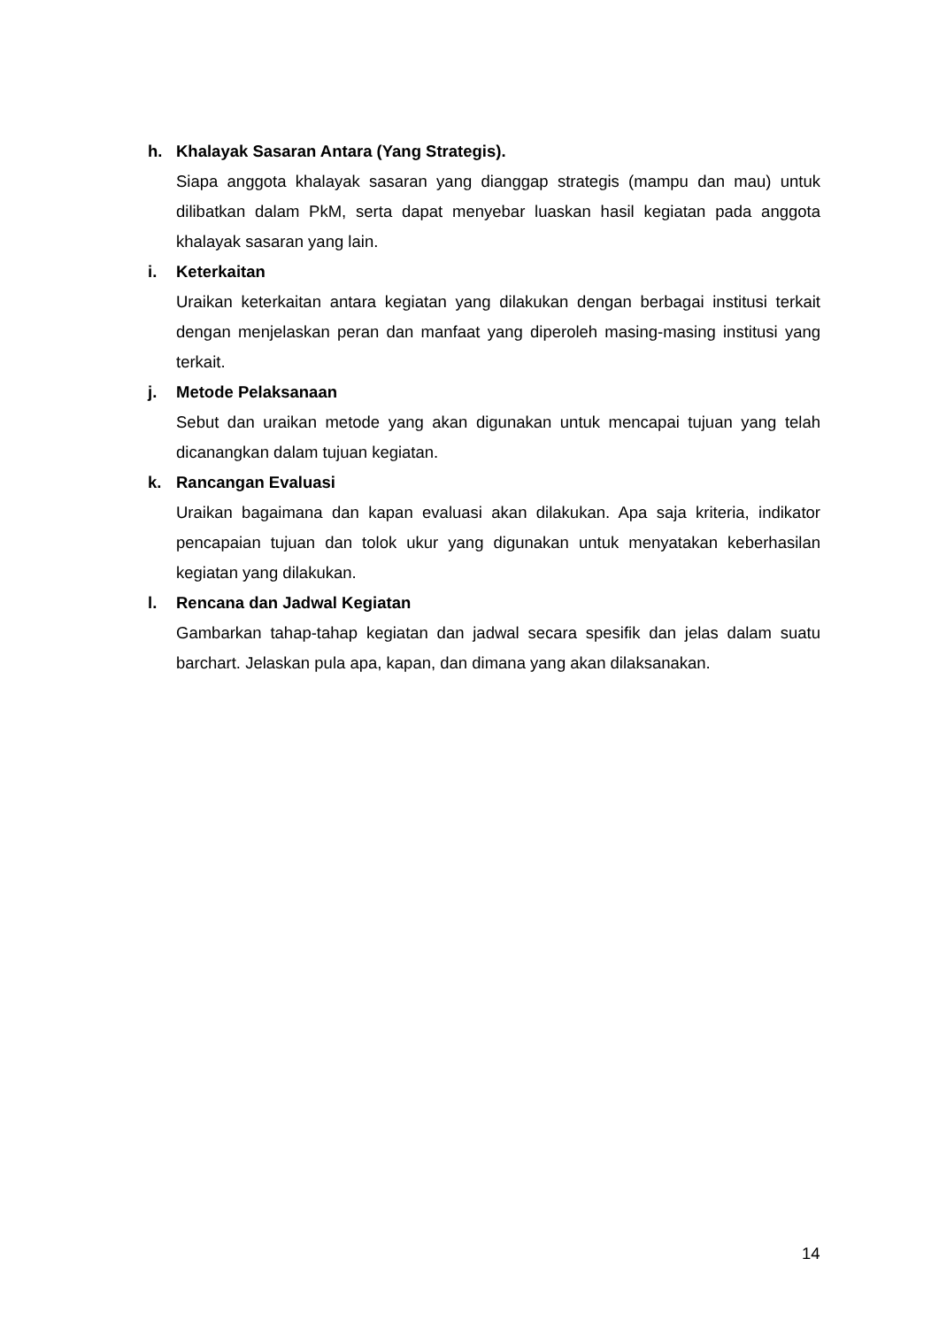h. Khalayak Sasaran Antara (Yang Strategis).
Siapa anggota khalayak sasaran yang dianggap strategis (mampu dan mau) untuk dilibatkan dalam PkM, serta dapat menyebar luaskan hasil kegiatan pada anggota khalayak sasaran yang lain.
i. Keterkaitan
Uraikan keterkaitan antara kegiatan yang dilakukan dengan berbagai institusi terkait dengan menjelaskan peran dan manfaat yang diperoleh masing-masing institusi yang terkait.
j. Metode Pelaksanaan
Sebut dan uraikan metode yang akan digunakan untuk mencapai tujuan yang telah dicanangkan dalam tujuan kegiatan.
k. Rancangan Evaluasi
Uraikan bagaimana dan kapan evaluasi akan dilakukan. Apa saja kriteria, indikator pencapaian tujuan dan tolok ukur yang digunakan untuk menyatakan keberhasilan kegiatan yang dilakukan.
l. Rencana dan Jadwal Kegiatan
Gambarkan tahap-tahap kegiatan dan jadwal secara spesifik dan jelas dalam suatu barchart. Jelaskan pula apa, kapan, dan dimana yang akan dilaksanakan.
14